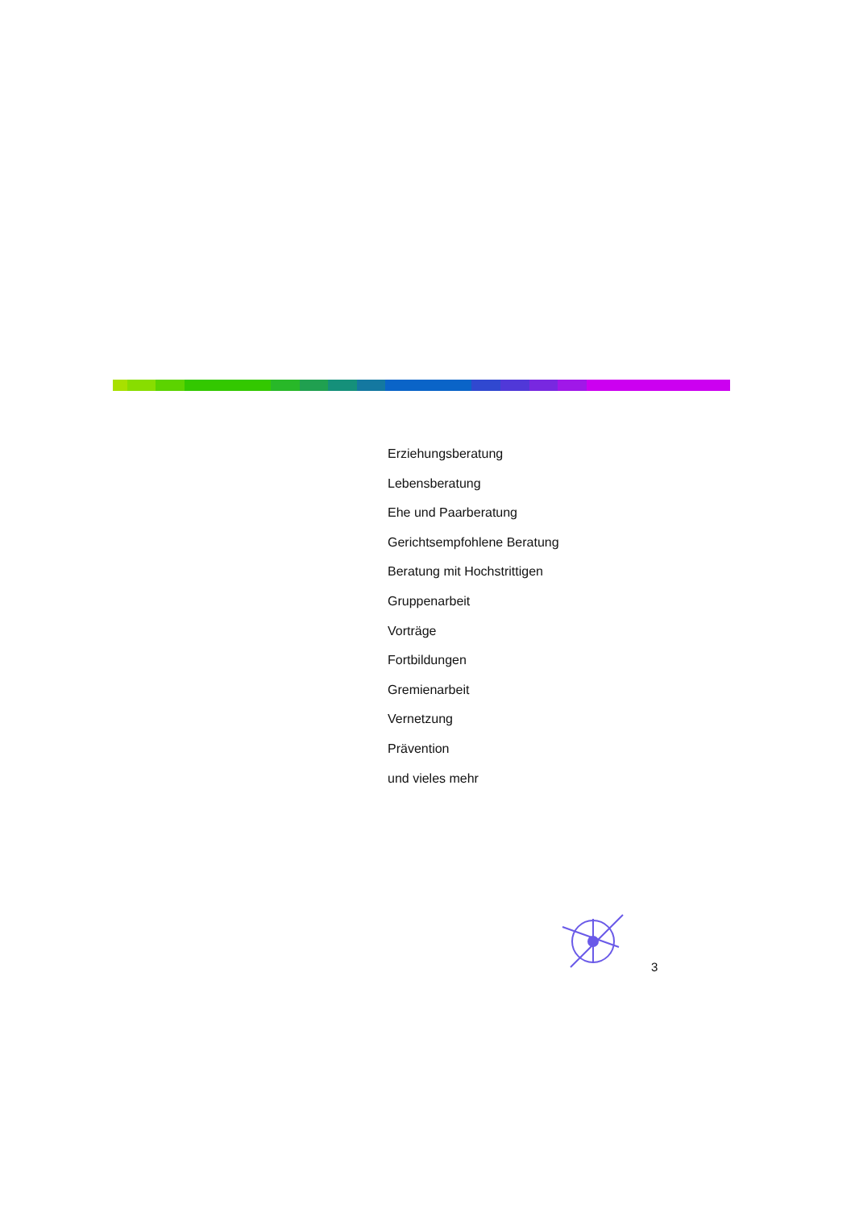Erziehungsberatung
Lebensberatung
Ehe und Paarberatung
Gerichtsempfohlene Beratung
Beratung mit Hochstrittigen
Gruppenarbeit
Vorträge
Fortbildungen
Gremienarbeit
Vernetzung
Prävention
und vieles mehr
3